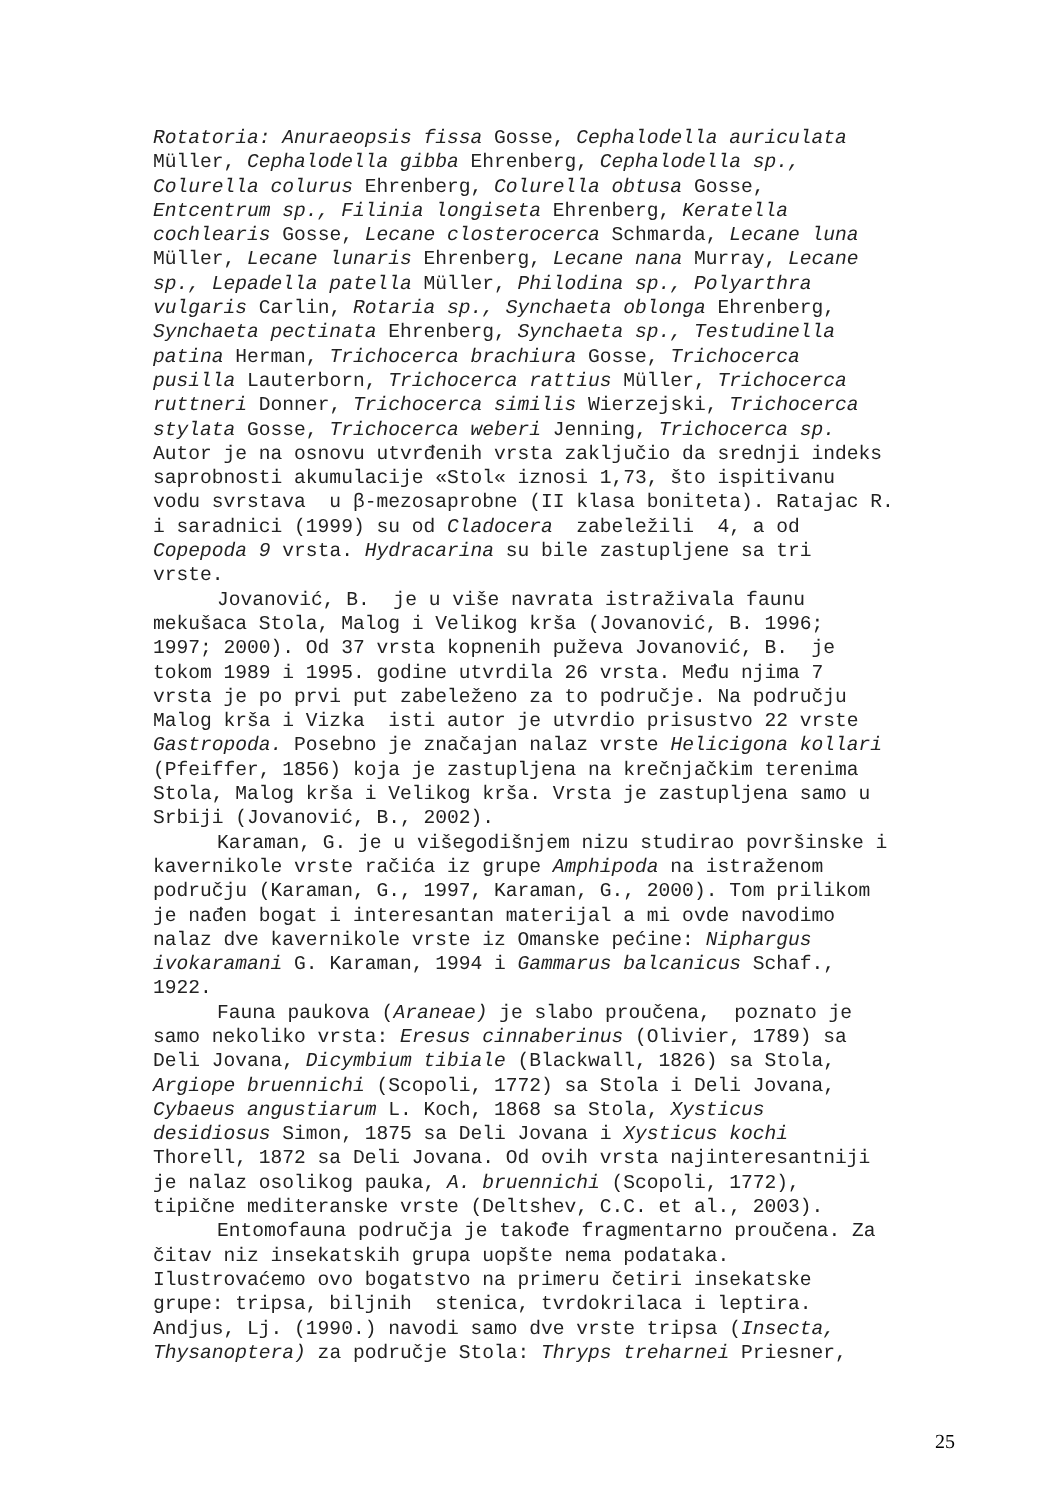Rotatoria: Anuraeopsis fissa Gosse, Cephalodella auriculata
Müller, Cephalodella gibba Ehrenberg, Cephalodella sp.,
Colurella colurus Ehrenberg, Colurella obtusa Gosse,
Entcentrum sp., Filinia longiseta Ehrenberg, Keratella
cochlearis Gosse, Lecane closterocerca Schmarda, Lecane luna
Müller, Lecane lunaris Ehrenberg, Lecane nana Murray, Lecane
sp., Lepadella patella Müller, Philodina sp., Polyarthra
vulgaris Carlin, Rotaria sp., Synchaeta oblonga Ehrenberg,
Synchaeta pectinata Ehrenberg, Synchaeta sp., Testudinella
patina Herman, Trichocerca brachiura Gosse, Trichocerca
pusilla Lauterborn, Trichocerca rattius Müller, Trichocerca
ruttneri Donner, Trichocerca similis Wierzejski, Trichocerca
stylata Gosse, Trichocerca weberi Jenning, Trichocerca sp.
Autor je na osnovu utvrđenih vrsta zaključio da srednji indeks
saprobnosti akumulacije «Stol« iznosi 1,73, što ispitivanu
vodu svrstava u β-mezosaprobne (II klasa boniteta). Ratajac R.
i saradnici (1999) su od Cladocera zabeležili 4, a od
Copepoda 9 vrsta. Hydracarina su bile zastupljene sa tri
vrste.
Jovanović, B. je u više navrata istraživala faunu
mekušaca Stola, Malog i Velikog krša (Jovanović, B. 1996;
1997; 2000). Od 37 vrsta kopnenih puževa Jovanović, B. je
tokom 1989 i 1995. godine utvrdila 26 vrsta. Među njima 7
vrsta je po prvi put zabeleženo za to područje. Na području
Malog krša i Vizka isti autor je utvrdio prisustvo 22 vrste
Gastropoda. Posebno je značajan nalaz vrste Helicigona kollari
(Pfeiffer, 1856) koja je zastupljena na krečnjačkim terenima
Stola, Malog krša i Velikog krša. Vrsta je zastupljena samo u
Srbiji (Jovanović, B., 2002).
Karaman, G. je u višegodišnjem nizu studirao površinske i
kavernikole vrste račića iz grupe Amphipoda na istraženom
području (Karaman, G., 1997, Karaman, G., 2000). Tom prilikom
je nađen bogat i interesantan materijal a mi ovde navodimo
nalaz dve kavernikole vrste iz Omanske pećine: Niphargus
ivokaramani G. Karaman, 1994 i Gammarus balcanicus Schaf.,
1922.
Fauna paukova (Araneae) je slabo proučena, poznato je
samo nekoliko vrsta: Eresus cinnaberinus (Olivier, 1789) sa
Deli Jovana, Dicymbium tibiale (Blackwall, 1826) sa Stola,
Argiope bruennichi (Scopoli, 1772) sa Stola i Deli Jovana,
Cybaeus angustiarum L. Koch, 1868 sa Stola, Xysticus
desidiosus Simon, 1875 sa Deli Jovana i Xysticus kochi
Thorell, 1872 sa Deli Jovana. Od ovih vrsta najinteresantniji
je nalaz osolikog pauka, A. bruennichi (Scopoli, 1772),
tipične mediteranske vrste (Deltshev, C.C. et al., 2003).
Entomofauna područja je takođe fragmentarno proučena. Za
čitav niz insekatskih grupa uopšte nema podataka.
Ilustrovaćemo ovo bogatstvo na primeru četiri insekatske
grupe: tripsa, biljnih stenica, tvrdokrilaca i leptira.
Andjus, Lj. (1990.) navodi samo dve vrste tripsa (Insecta,
Thysanoptera) za područje Stola: Thryps treharnei Priesner,
25